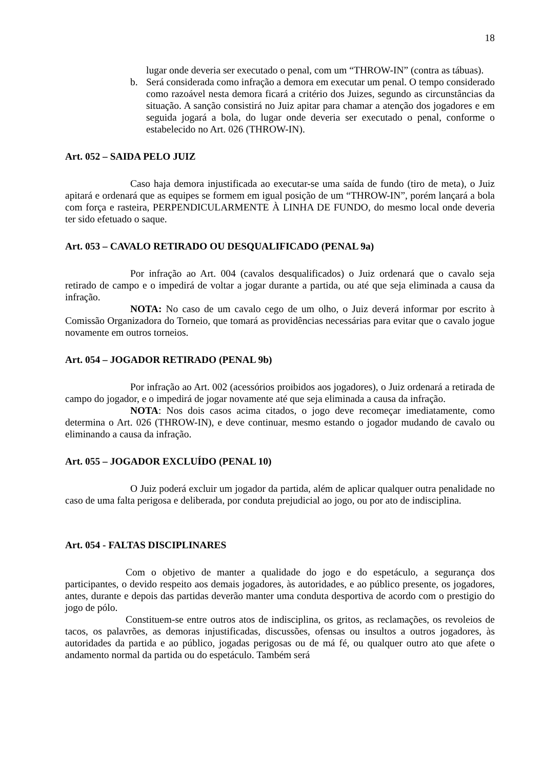18
lugar onde deveria ser executado o penal, com um “THROW-IN” (contra as tábuas).
b. Será considerada como infração a demora em executar um penal. O tempo considerado como razoável nesta demora ficará a critério dos Juizes, segundo as circunstâncias da situação. A sanção consistirá no Juiz apitar para chamar a atenção dos jogadores e em seguida jogará a bola, do lugar onde deveria ser executado o penal, conforme o estabelecido no Art. 026 (THROW-IN).
Art. 052 – SAIDA PELO JUIZ
Caso haja demora injustificada ao executar-se uma saída de fundo (tiro de meta), o Juiz apitará e ordenará que as equipes se formem em igual posição de um “THROW-IN”, porém lançará a bola com força e rasteira, PERPENDICULARMENTE À LINHA DE FUNDO, do mesmo local onde deveria ter sido efetuado o saque.
Art. 053 – CAVALO RETIRADO OU DESQUALIFICADO (PENAL 9a)
Por infração ao Art. 004 (cavalos desqualificados) o Juiz ordenará que o cavalo seja retirado de campo e o impedirá de voltar a jogar durante a partida, ou até que seja eliminada a causa da infração.
NOTA: No caso de um cavalo cego de um olho, o Juiz deverá informar por escrito à Comissão Organizadora do Torneio, que tomará as providências necessárias para evitar que o cavalo jogue novamente em outros torneios.
Art. 054 – JOGADOR RETIRADO (PENAL 9b)
Por infração ao Art. 002 (acessórios proibidos aos jogadores), o Juiz ordenará a retirada de campo do jogador, e o impedirá de jogar novamente até que seja eliminada a causa da infração.
NOTA: Nos dois casos acima citados, o jogo deve recomeçar imediatamente, como determina o Art. 026 (THROW-IN), e deve continuar, mesmo estando o jogador mudando de cavalo ou eliminando a causa da infração.
Art. 055 – JOGADOR EXCLUÍDO (PENAL 10)
O Juiz poderá excluir um jogador da partida, além de aplicar qualquer outra penalidade no caso de uma falta perigosa e deliberada, por conduta prejudicial ao jogo, ou por ato de indisciplina.
Art. 054 - FALTAS DISCIPLINARES
Com o objetivo de manter a qualidade do jogo e do espetáculo, a segurança dos participantes, o devido respeito aos demais jogadores, às autoridades, e ao público presente, os jogadores, antes, durante e depois das partidas deverão manter uma conduta desportiva de acordo com o prestigio do jogo de pólo.
Constituem-se entre outros atos de indisciplina, os gritos, as reclamações, os revoleios de tacos, os palavrões, as demoras injustificadas, discussões, ofensas ou insultos a outros jogadores, às autoridades da partida e ao público, jogadas perigosas ou de má fé, ou qualquer outro ato que afete o andamento normal da partida ou do espetáculo. Também será